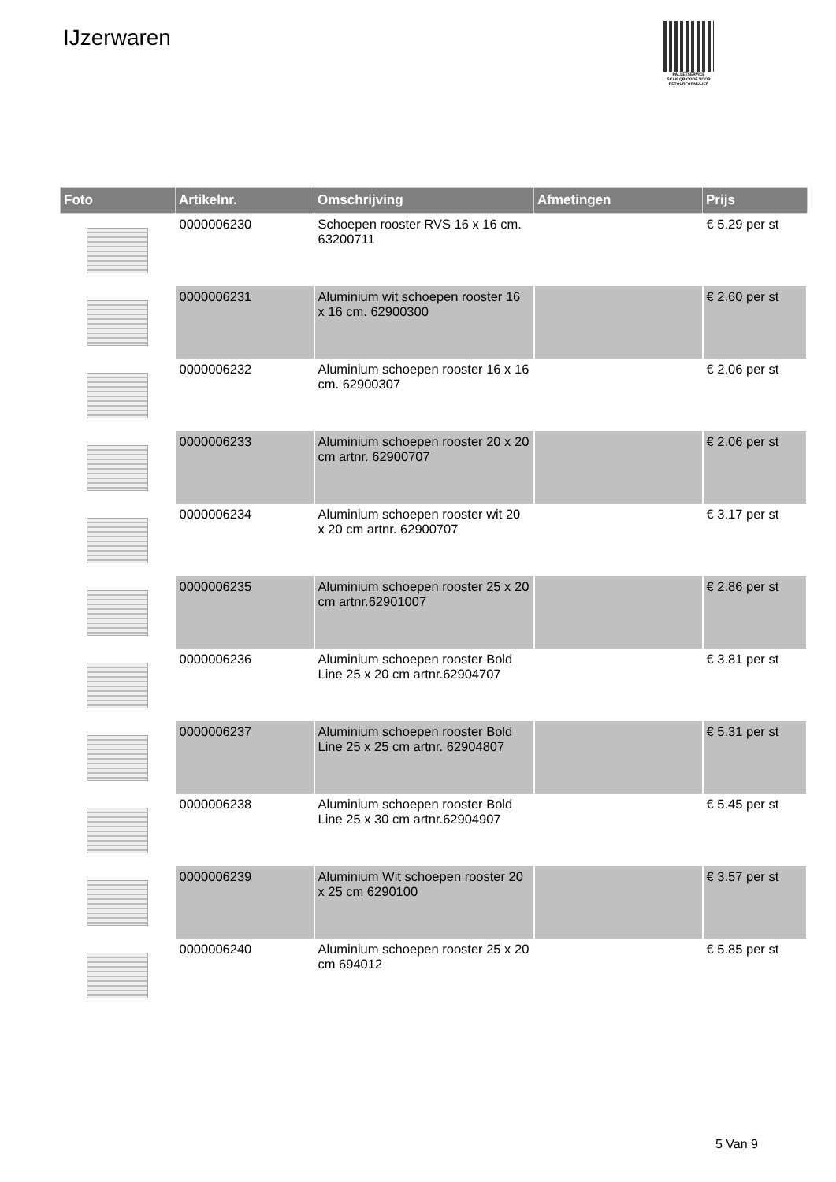IJzerwaren
PALLETSERVICE
SCAN QR-CODE VOOR RETOURFORMULIER
| Foto | Artikelnr. | Omschrijving | Afmetingen | Prijs |
| --- | --- | --- | --- | --- |
| | 0000006230 | Schoepen rooster RVS 16 x 16 cm. 63200711 | | € 5.29 per st |
| | 0000006231 | Aluminium wit schoepen rooster 16 x 16 cm. 62900300 | | € 2.60 per st |
| | 0000006232 | Aluminium schoepen rooster 16 x 16 cm. 62900307 | | € 2.06 per st |
| | 0000006233 | Aluminium schoepen rooster 20 x 20 cm artnr. 62900707 | | € 2.06 per st |
| | 0000006234 | Aluminium schoepen rooster wit 20 x 20 cm artnr. 62900707 | | € 3.17 per st |
| | 0000006235 | Aluminium schoepen rooster 25 x 20 cm artnr.62901007 | | € 2.86 per st |
| | 0000006236 | Aluminium schoepen rooster Bold Line 25 x 20 cm artnr.62904707 | | € 3.81 per st |
| | 0000006237 | Aluminium schoepen rooster Bold Line 25 x 25 cm artnr. 62904807 | | € 5.31 per st |
| | 0000006238 | Aluminium schoepen rooster Bold Line 25 x 30 cm artnr.62904907 | | € 5.45 per st |
| | 0000006239 | Aluminium Wit schoepen rooster 20 x 25 cm 6290100 | | € 3.57 per st |
| | 0000006240 | Aluminium schoepen rooster 25 x 20 cm 694012 | | € 5.85 per st |
5 Van 9